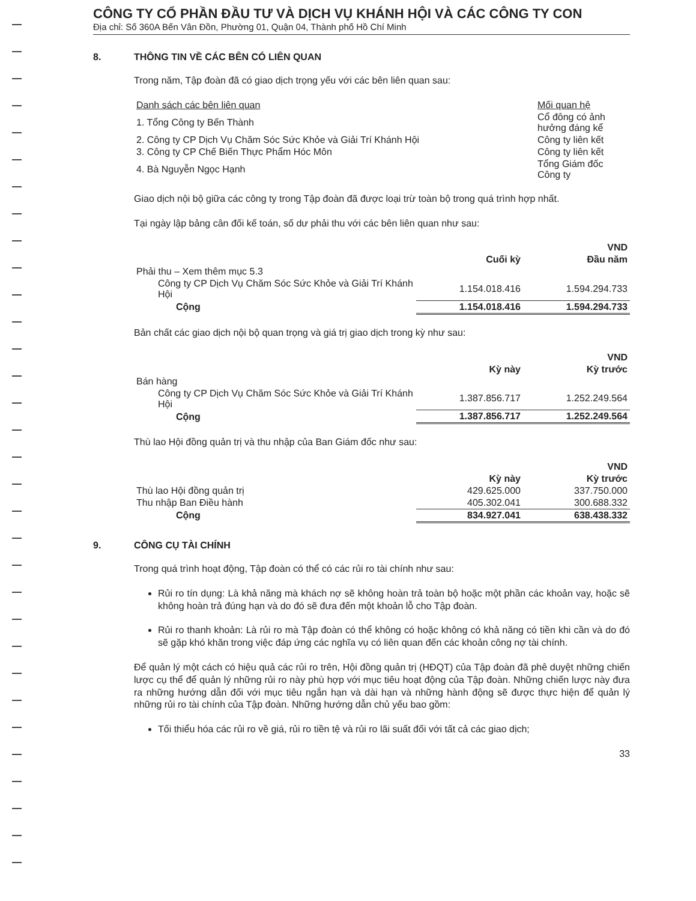CÔNG TY CỔ PHẦN ĐẦU TƯ VÀ DỊCH VỤ KHÁNH HỘI VÀ CÁC CÔNG TY CON
Địa chỉ: Số 360A Bến Vân Đồn, Phường 01, Quận 04, Thành phố Hồ Chí Minh
8. THÔNG TIN VỀ CÁC BÊN CÓ LIÊN QUAN
Trong năm, Tập đoàn đã có giao dịch trọng yếu với các bên liên quan sau:
| Danh sách các bên liên quan | Mối quan hệ |
| 1. Tổng Công ty Bến Thành | Cổ đông có ảnh hưởng đáng kể |
| 2. Công ty CP Dịch Vụ Chăm Sóc Sức Khỏe và Giải Trí Khánh Hội | Công ty liên kết |
| 3. Công ty CP Chế Biến Thực Phẩm Hóc Môn | Công ty liên kết |
| 4. Bà Nguyễn Ngọc Hạnh | Tổng Giám đốc Công ty |
Giao dịch nội bộ giữa các công ty trong Tập đoàn đã được loại trừ toàn bộ trong quá trình hợp nhất.
Tại ngày lập bảng cân đối kế toán, số dư phải thu với các bên liên quan như sau:
| | | VND |
| --- | --- | --- |
| | Cuối kỳ | Đầu năm |
| Phải thu – Xem thêm mục 5.3 | | |
| Công ty CP Dịch Vụ Chăm Sóc Sức Khỏe và Giải Trí Khánh Hội | 1.154.018.416 | 1.594.294.733 |
| Cộng | 1.154.018.416 | 1.594.294.733 |
Bản chất các giao dịch nội bộ quan trọng và giá trị giao dịch trong kỳ như sau:
| | | VND |
| --- | --- | --- |
| | Kỳ này | Kỳ trước |
| Bán hàng | | |
| Công ty CP Dịch Vụ Chăm Sóc Sức Khỏe và Giải Trí Khánh Hội | 1.387.856.717 | 1.252.249.564 |
| Cộng | 1.387.856.717 | 1.252.249.564 |
Thù lao Hội đồng quản trị và thu nhập của Ban Giám đốc như sau:
| | | VND |
| --- | --- | --- |
| | Kỳ này | Kỳ trước |
| Thù lao Hội đồng quản trị | 429.625.000 | 337.750.000 |
| Thu nhập Ban Điều hành | 405.302.041 | 300.688.332 |
| Cộng | 834.927.041 | 638.438.332 |
9. CÔNG CỤ TÀI CHÍNH
Trong quá trình hoạt động, Tập đoàn có thể có các rủi ro tài chính như sau:
Rủi ro tín dụng: Là khả năng mà khách nợ sẽ không hoàn trả toàn bộ hoặc một phần các khoản vay, hoặc sẽ không hoàn trả đúng hạn và do đó sẽ đưa đến một khoản lỗ cho Tập đoàn.
Rủi ro thanh khoản: Là rủi ro mà Tập đoàn có thể không có hoặc không có khả năng có tiền khi cần và do đó sẽ gặp khó khăn trong việc đáp ứng các nghĩa vụ có liên quan đến các khoản công nợ tài chính.
Để quản lý một cách có hiệu quả các rủi ro trên, Hội đồng quản trị (HĐQT) của Tập đoàn đã phê duyệt những chiến lược cụ thể để quản lý những rủi ro này phù hợp với mục tiêu hoạt động của Tập đoàn. Những chiến lược này đưa ra những hướng dẫn đối với mục tiêu ngắn hạn và dài hạn và những hành động sẽ được thực hiện để quản lý những rủi ro tài chính của Tập đoàn. Những hướng dẫn chủ yếu bao gồm:
Tối thiểu hóa các rủi ro về giá, rủi ro tiền tệ và rủi ro lãi suất đối với tất cả các giao dịch;
33